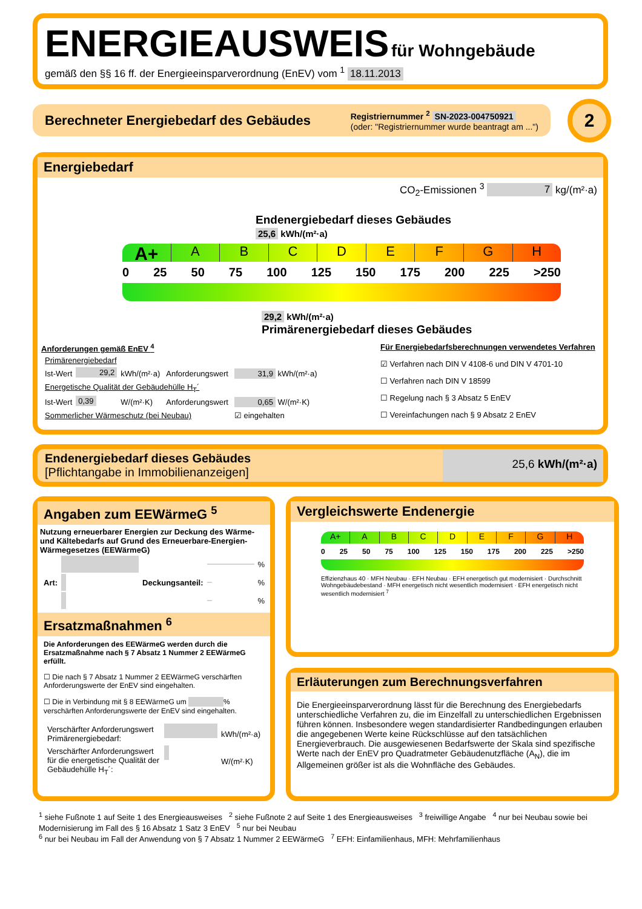ENERGIEAUSWEIS für Wohngebäude
gemäß den §§ 16 ff. der Energieeinsparverordnung (EnEV) vom <sup>1</sup> 18.11.2013
Berechneter Energiebedarf des Gebäudes
Registriernummer <sup>2</sup> SN-2023-004750921
(oder: "Registriernummer wurde beantragt am ...")
2
Energiebedarf
CO<sub>2</sub>-Emissionen <sup>3</sup> 7 kg/(m²·a)
Endenergiebedarf dieses Gebäudes
25,6 kWh/(m²·a)
A+ ABCDEFGH
0 25 50 75 100 125 150 175 200 225 >250
29,2 kWh/(m²·a)
Primärenergiebedarf dieses Gebäudes
Anforderungen gemäß EnEV <sup>4</sup>
| Primärenergiebedarf | | | | |
| Ist-Wert | 29,2 | kWh/(m²·a) | Anforderungswert | 31,9 kWh/(m²·a) |
| Energetische Qualität der Gebäudehülle H<sub>T</sub>´ | | | | |
| Ist-Wert | 0,39 | W/(m²·K) | Anforderungswert | 0,65 W/(m²·K) |
| Sommerlicher Wärmeschutz (bei Neubau) | | | | ☑ eingehalten |
Für Energiebedarfsberechnungen verwendetes Verfahren
☑ Verfahren nach DIN V 4108-6 und DIN V 4701-10
☐ Verfahren nach DIN V 18599
☐ Regelung nach § 3 Absatz 5 EnEV
☐ Vereinfachungen nach § 9 Absatz 2 EnEV
Endenergiebedarf dieses Gebäudes
[Pflichtangabe in Immobilienanzeigen]
25,6 kWh/(m²·a)
Angaben zum EEWärmeG <sup>5</sup>
Nutzung erneuerbarer Energien zur Deckung des Wärme- und Kältebedarfs auf Grund des Erneuerbare-Energien-Wärmegesetzes (EEWärmeG)
| | | | | % |
| Art: | | Deckungsanteil: | | % |
| | | | | % |
Ersatzmaßnahmen <sup>6</sup>
Die Anforderungen des EEWärmeG werden durch die Ersatzmaßnahme nach § 7 Absatz 1 Nummer 2 EEWärmeG erfüllt.
☐ Die nach § 7 Absatz 1 Nummer 2 EEWärmeG verschärften Anforderungswerte der EnEV sind eingehalten.
☐ Die in Verbindung mit § 8 EEWärmeG um % verschärften Anforderungswerte der EnEV sind eingehalten.
| Verschärfter Anforderungswert Primärenergiebedarf: | | kWh/(m²·a) |
| Verschärfter Anforderungswert für die energetische Qualität der Gebäudehülle H<sub>T</sub>´: | | W/(m²·K) |
Vergleichswerte Endenergie
A+ ABCDEFGH
0 25 50 75 100 125 150 175 200 225 >250
Effizienzhaus 40 · MFH Neubau · EFH Neubau · EFH energetisch gut modernisiert · Durchschnitt Wohngebäudebestand · MFH energetisch nicht wesentlich modernisiert · EFH energetisch nicht wesentlich modernisiert <sup>7</sup>
Erläuterungen zum Berechnungsverfahren
Die Energieeinsparverordnung lässt für die Berechnung des Energiebedarfs unterschiedliche Verfahren zu, die im Einzelfall zu unterschiedlichen Ergebnissen führen können. Insbesondere wegen standardisierter Randbedingungen erlauben die angegebenen Werte keine Rückschlüsse auf den tatsächlichen Energieverbrauch. Die ausgewiesenen Bedarfswerte der Skala sind spezifische Werte nach der EnEV pro Quadratmeter Gebäudenutzfläche (A<sub>N</sub>), die im Allgemeinen größer ist als die Wohnfläche des Gebäudes.
<sup>1</sup> siehe Fußnote 1 auf Seite 1 des Energieausweises <sup>2</sup> siehe Fußnote 2 auf Seite 1 des Energieausweises <sup>3</sup> freiwillige Angabe <sup>4</sup> nur bei Neubau sowie bei Modernisierung im Fall des § 16 Absatz 1 Satz 3 EnEV <sup>5</sup> nur bei Neubau
<sup>6</sup> nur bei Neubau im Fall der Anwendung von § 7 Absatz 1 Nummer 2 EEWärmeG <sup>7</sup> EFH: Einfamilienhaus, MFH: Mehrfamilienhaus